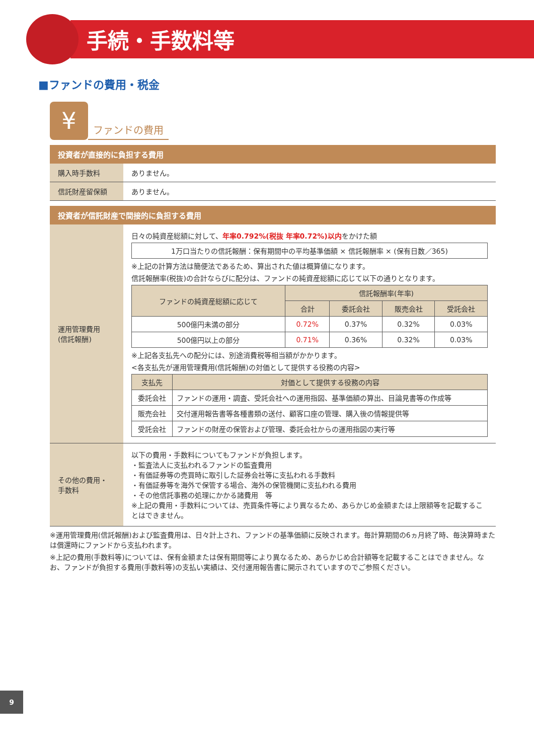手続・手数料等
■ファンドの費用・税金
¥
ファンドの費用
投資者が直接的に負担する費用
| 購入時手数料 | ありません。 |
| 信託財産留保額 | ありません。 |
投資者が信託財産で間接的に負担する費用
| 運用管理費用 (信託報酬) | 日々の純資産総額に対して、 年率0.792%(税抜 年率0.72%)以内 をかけた額 1万口当たりの信託報酬：保有期間中の平均基準価額 × 信託報酬率 × (保有日数／365) ※上記の計算方法は簡便法であるため、算出された値は概算値になります。 信託報酬率(税抜)の合計ならびに配分は、ファンドの純資産総額に応じて以下の通りとなります。 / ファンドの純資産総額に応じて / 信託報酬率(年率) / / / / / --- / --- / --- / --- / --- / / / 合計 / 委託会社 / 販売会社 / 受託会社 / / 500億円未満の部分 / 0.72% / 0.37% / 0.32% / 0.03% / / 500億円以上の部分 / 0.71% / 0.36% / 0.32% / 0.03% / ※上記各支払先への配分には、別途消費税等相当額がかかります。 <各支払先が運用管理費用(信託報酬)の対価として提供する役務の内容> / 支払先 / 対価として提供する役務の内容 / / --- / --- / / 委託会社 / ファンドの運用・調査、受託会社への運用指図、基準価額の算出、目論見書等の作成等 / / 販売会社 / 交付運用報告書等各種書類の送付、顧客口座の管理、購入後の情報提供等 / / 受託会社 / ファンドの財産の保管および管理、委託会社からの運用指図の実行等 / |
| その他の費用・ 手数料 | 以下の費用・手数料についてもファンドが負担します。 ・監査法人に支払われるファンドの監査費用 ・有価証券等の売買時に取引した証券会社等に支払われる手数料 ・有価証券等を海外で保管する場合、海外の保管機関に支払われる費用 ・その他信託事務の処理にかかる諸費用 等 ※上記の費用・手数料については、売買条件等により異なるため、あらかじめ金額または上限額等を記載することはできません。 |
※運用管理費用(信託報酬)および監査費用は、日々計上され、ファンドの基準価額に反映されます。毎計算期間の6ヵ月終了時、毎決算時または償還時にファンドから支払われます。
※上記の費用(手数料等)については、保有金額または保有期間等により異なるため、あらかじめ合計額等を記載することはできません。なお、ファンドが負担する費用(手数料等)の支払い実績は、交付運用報告書に開示されていますのでご参照ください。
9